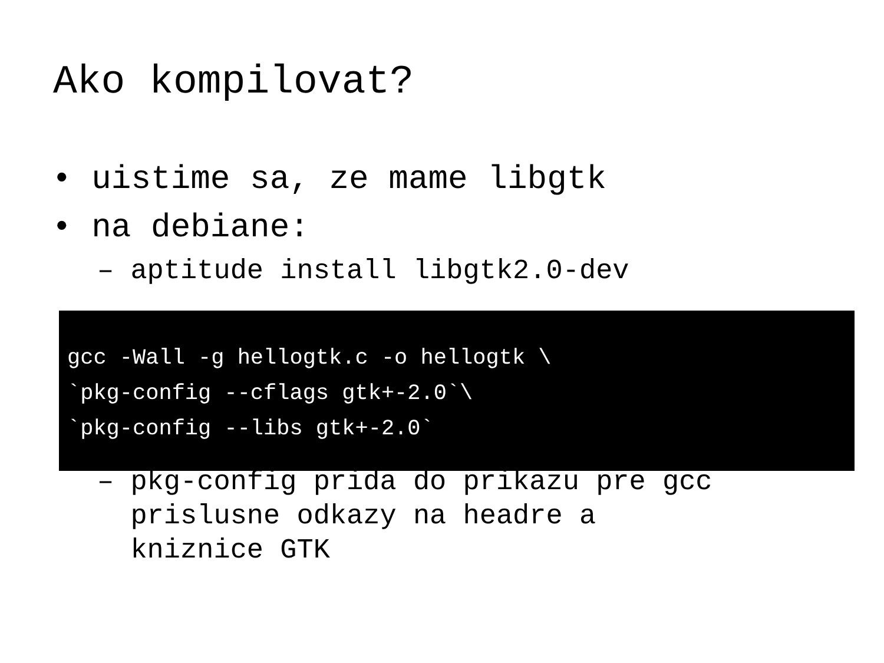Ako kompilovat?
• uistime sa, ze mame libgtk
• na debiane:
– aptitude install libgtk2.0-dev
– pkg-config prida do prikazu pre gcc
prislusne odkazy na headre a
kniznice GTK
gcc -Wall -g hellogtk.c -o hellogtk \ `pkg-config --cflags gtk+-2.0`\ `pkg-config --libs gtk+-2.0`